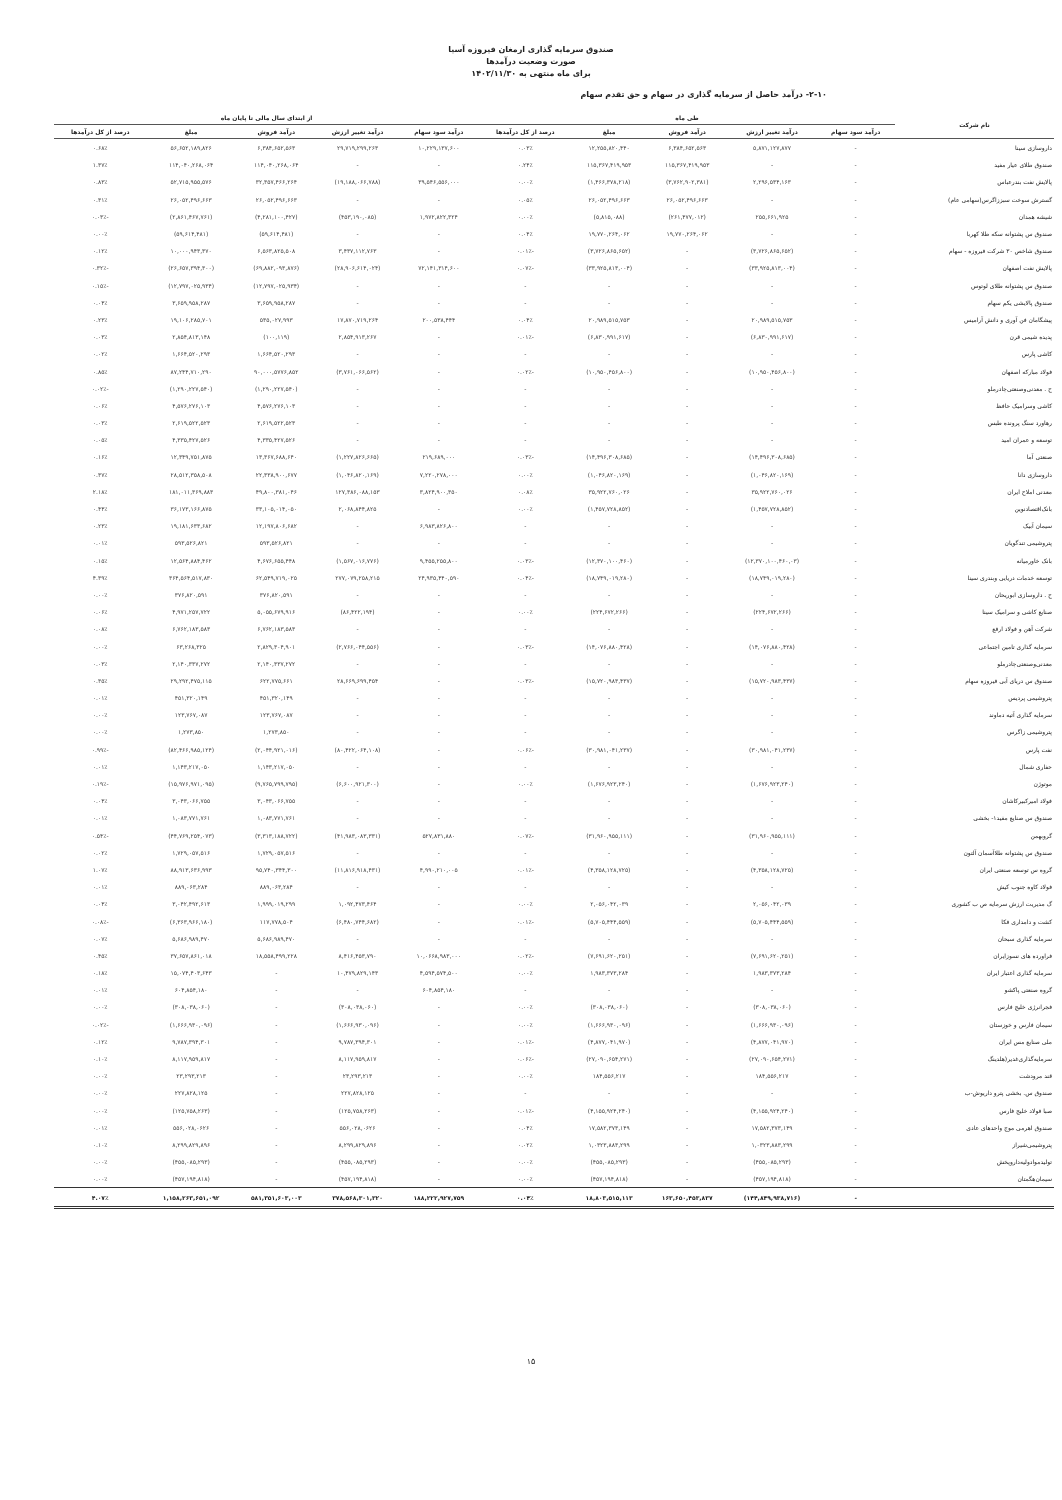صندوق سرمایه گذاری ارمغان فیروزه آسیا
صورت وضعیت درآمدها
برای ماه منتهی به ۱۴۰۲/۱۱/۳۰
۲-۱۰- درآمد حاصل از سرمایه گذاری در سهام و حق تقدم سهام
| نام شرکت | طی ماه | | | | | از ابتدای سال مالی تا پایان ماه | | | | |
| --- | --- | --- | --- | --- | --- | --- | --- | --- | --- | --- |
| | درآمد سود سهام | درآمد تغییر ارزش | درآمد فروش | مبلغ | درصد از کل درآمدها | درآمد سود سهام | درآمد تغییر ارزش | درآمد فروش | مبلغ | درصد از کل درآمدها |
| داروسازی سینا | - | ۵,۸۷۱,۱۲۷,۸۷۷ | ۶,۳۸۴,۶۵۲,۵۶۳ | ۱۲,۲۵۵,۸۲۰,۴۴۰ | ۰.۰۳٪ | ۱۰,۲۲۹,۱۳۷,۶۰۰ | ۲۹,۷۱۹,۲۹۹,۲۶۳ | ۶,۳۸۴,۶۵۲,۵۶۳ | ۵۶,۶۵۲,۱۸۹,۸۲۶ | ۰.۶۸٪ |
| صندوق طلای عیار مفید | - | - | ۱۱۵,۳۶۷,۴۱۹,۹۵۳ | ۱۱۵,۳۶۷,۴۱۹,۹۵۳ | ۰.۲۴٪ | - | - | ۱۱۴,۰۴۰,۲۶۸,۰۶۴ | ۱۱۴,۰۴۰,۲۶۸,۰۶۴ | ۱.۳۷٪ |
| پالایش نفت بندرعباس | - | ۲,۲۹۶,۵۳۴,۱۶۳ | (۳,۷۶۲,۹۰۲,۳۸۱) | (۱,۴۶۶,۳۷۸,۲۱۸) | ۰.۰۰٪ | ۳۹,۵۴۶,۵۵۶,۰۰۰ | (۱۹,۱۸۸,۰۶۶,۷۸۸) | ۳۲,۳۵۷,۴۶۶,۲۶۴ | ۵۲,۷۱۵,۹۵۵,۵۷۶ | ۰.۸۳٪ |
| گسترش سوخت سبززاگرس(سهامی عام) | - | - | ۲۶,۰۵۲,۴۹۶,۶۶۳ | ۲۶,۰۵۲,۴۹۶,۶۶۳ | ۰.۰۵٪ | - | - | ۲۶,۰۵۲,۴۹۶,۶۶۳ | ۲۶,۰۵۲,۴۹۶,۶۶۳ | ۰.۳۱٪ |
| شیشه همدان | - | ۲۵۵,۶۶۱,۹۲۵ | (۲۶۱,۴۷۷,۰۱۲) | (۵,۸۱۵,۰۸۸) | ۰.۰۰٪ | ۱,۹۷۲,۸۲۲,۳۲۴ | (۴۵۳,۱۹۰,۰۸۵) | (۴,۲۸۱,۱۰۰,۴۲۷) | (۲,۸۶۱,۴۶۷,۷۶۱) | -۰.۰۳٪ |
| صندوق س پشتوانه سکه طلا کهربا | - | - | ۱۹,۷۷۰,۲۶۴,۰۶۲ | ۱۹,۷۷۰,۲۶۴,۰۶۲ | ۰.۰۴٪ | - | - | (۵۹,۶۱۴,۴۸۱) | (۵۹,۶۱۴,۴۸۱) | ۰.۰۰٪ |
| صندوق شاخص ۳۰ شرکت فیروزه - سهام | - | (۳,۷۲۶,۸۶۵,۶۵۲) | - | (۳,۷۲۶,۸۶۵,۶۵۲) | -۰.۰۱٪ | - | ۳,۴۳۷,۱۱۲,۷۶۳ | ۶,۵۶۳,۸۲۵,۵۰۸ | ۱۰,۰۰۰,۹۴۳,۳۷۰ | ۰.۱۲٪ |
| پالایش نفت اصفهان | - | (۳۳,۹۲۵,۸۱۳,۰۰۴) | - | (۳۳,۹۲۵,۸۱۳,۰۰۴) | -۰.۰۷٪ | ۷۲,۱۴۱,۳۱۴,۶۰۰ | (۲۸,۹۰۶,۶۱۴,۰۲۴) | (۶۹,۸۸۲,۰۹۳,۸۷۶) | (۲۶,۶۵۷,۳۹۴,۳۰۰) | -۰.۳۲٪ |
| صندوق س پشتوانه طلای لوتوس | - | - | - | - | - | - | - | (۱۲,۷۹۷,۰۲۵,۹۳۴) | (۱۲,۷۹۷,۰۲۵,۹۳۴) | -۰.۱۵٪ |
| صندوق پالایشی یکم سهام | - | - | - | - | - | - | - | ۳,۶۵۹,۹۵۸,۲۸۷ | ۳,۶۵۹,۹۵۸,۲۸۷ | ۰.۰۴٪ |
| پیشگامان فن آوری و دانش آرامیس | - | ۲۰,۹۸۹,۵۱۵,۷۵۳ | - | ۲۰,۹۸۹,۵۱۵,۷۵۳ | ۰.۰۴٪ | ۲۰۰,۵۳۸,۴۴۴ | ۱۷,۸۷۰,۷۱۹,۲۶۴ | ۵۳۵,۰۲۷,۹۹۳ | ۱۹,۱۰۶,۲۸۵,۷۰۱ | ۰.۲۳٪ |
| پدیده شیمی قرن | - | (۶,۸۳۰,۹۹۱,۶۱۷) | - | (۶,۸۳۰,۹۹۱,۶۱۷) | -۰.۰۱٪ | - | ۲,۸۵۴,۹۱۳,۲۶۷ | (۱۰۰,۱۱۹) | ۲,۸۵۴,۸۱۳,۱۴۸ | ۰.۰۳٪ |
| کاشی پارس | - | - | - | - | - | - | - | ۱,۶۶۴,۵۲۰,۲۹۳ | ۱,۶۶۴,۵۲۰,۲۹۳ | ۰.۰۲٪ |
| فولاد مبارکه اصفهان | - | (۱۰,۹۵۰,۴۵۶,۸۰۰) | - | (۱۰,۹۵۰,۴۵۶,۸۰۰) | -۰.۰۲٪ | - | (۳,۷۶۱,۰۶۶,۵۶۲) | ۹۰,۰۰۰,۵۷۷۶,۸۵۲ | ۸۷,۲۴۴,۷۱۰,۲۹۰ | ۰.۸۵٪ |
| ح . معدنی‌وصنعتی‌چادرملو | - | - | - | - | - | - | - | (۱,۲۹۰,۲۲۷,۵۴۰) | (۱,۲۹۰,۲۲۷,۵۴۰) | -۰.۰۲٪ |
| کاشی وسرامیک حافظ | - | - | - | - | - | - | - | ۴,۵۷۶,۲۷۶,۱۰۳ | ۴,۵۷۶,۲۷۶,۱۰۳ | ۰.۰۶٪ |
| رهاورد سنگ پرونده طبس | - | - | - | - | - | - | - | ۲,۶۱۹,۵۲۲,۵۲۳ | ۲,۶۱۹,۵۲۲,۵۲۳ | ۰.۰۳٪ |
| توسعه و عمران امید | - | - | - | - | - | - | - | ۴,۳۳۵,۴۲۷,۵۲۶ | ۴,۳۳۵,۴۲۷,۵۲۶ | ۰.۰۵٪ |
| صنعتی آما | - | (۱۴,۴۹۶,۳۰۸,۶۸۵) | - | (۱۴,۴۹۶,۳۰۸,۶۸۵) | -۰.۰۳٪ | ۲۱۹,۶۸۹,۰۰۰ | (۱,۲۲۷,۸۲۶,۶۶۵) | ۱۳,۳۶۷,۶۸۸,۶۴۰ | ۱۲,۳۴۹,۷۵۱,۸۷۵ | ۰.۱۶٪ |
| داروسازی دانا | - | (۱,۰۴۶,۸۲۰,۱۶۹) | - | (۱,۰۴۶,۸۲۰,۱۶۹) | ۰.۰۰٪ | ۷,۲۲۰,۲۷۸,۰۰۰ | (۱,۰۴۶,۸۲۰,۱۶۹) | ۲۲,۳۳۸,۹۰۰,۶۷۷ | ۲۸,۵۱۲,۳۵۸,۵۰۸ | ۰.۳۷٪ |
| معدنی املاح ایران | - | ۳۵,۹۲۲,۷۶۰,۰۲۶ | - | ۳۵,۹۲۲,۷۶۰,۰۲۶ | ۰.۰۸٪ | ۳,۸۲۴,۹۰۰,۳۵۰ | ۱۲۷,۳۸۶,۰۸۸,۱۵۳ | ۴۹,۸۰۰,۳۸۱,۰۴۶ | ۱۸۱,۰۱۱,۳۶۹,۸۸۳ | ۲.۱۸٪ |
| بانک‌اقتصادنوین | - | (۱,۴۵۷,۷۲۸,۸۵۲) | - | (۱,۴۵۷,۷۲۸,۸۵۲) | ۰.۰۰٪ | - | ۲,۰۶۸,۸۴۴,۸۲۵ | ۳۳,۱۰۵,۰۱۴,۰۵۰ | ۳۶,۱۷۳,۱۶۶,۸۷۵ | ۰.۴۴٪ |
| سیمان آبیک | - | - | - | - | - | ۶,۹۸۳,۸۲۶,۸۰۰ | - | ۱۲,۱۹۷,۸۰۶,۶۸۲ | ۱۹,۱۸۱,۶۳۳,۶۸۲ | ۰.۲۳٪ |
| پتروشیمی تندگویان | - | - | - | - | - | - | - | ۵۹۳,۵۲۶,۸۲۱ | ۵۹۳,۵۲۶,۸۲۱ | ۰.۰۱٪ |
| بانک خاورمیانه | - | (۱۲,۳۷۰,۱۰۰,۴۶۰,۰۳) | - | (۱۲,۳۷۰,۱۰۰,۴۶۰) | -۰.۰۳٪ | ۹,۴۵۵,۲۵۵,۸۰۰ | (۱,۵۶۷,۰۱۶,۷۷۶) | ۴,۶۷۶,۶۵۵,۴۴۸ | ۱۲,۵۶۴,۸۸۴,۴۶۲ | ۰.۱۵٪ |
| توسعه خدمات دریایی وبندری سینا | - | (۱۸,۷۴۹,۰۱۹,۲۸۰) | - | (۱۸,۷۴۹,۰۱۹,۲۸۰) | -۰.۰۴٪ | ۲۴,۹۳۵,۴۴۰,۵۹۰ | ۲۷۷,۰۷۹,۲۵۸,۲۱۵ | ۶۲,۵۴۹,۷۱۹,۰۲۵ | ۳۶۴,۵۶۴,۵۱۷,۸۳۰ | ۴.۳۹٪ |
| ح . داروسازی ابوریحان | - | - | - | - | - | - | - | ۳۷۶,۸۲۰,۵۹۱ | ۳۷۶,۸۲۰,۵۹۱ | ۰.۰۰٪ |
| صنایع کاشی و سرامیک سینا | - | (۲۲۴,۶۷۲,۲۶۶) | - | (۲۲۴,۶۷۲,۲۶۶) | ۰.۰۰٪ | - | (۸۶,۴۲۲,۱۹۴) | ۵,۰۵۵,۶۷۹,۹۱۶ | ۴,۹۷۱,۲۵۷,۷۲۲ | ۰.۰۶٪ |
| شرکت آهن و فولاد ارفع | - | - | - | - | - | - | - | ۶,۷۶۲,۱۸۳,۵۸۳ | ۶,۷۶۲,۱۸۳,۵۸۳ | ۰.۰۸٪ |
| سرمایه گذاری تامین اجتماعی | - | (۱۴,۰۷۶,۸۸۰,۴۲۸) | - | (۱۴,۰۷۶,۸۸۰,۴۲۸) | -۰.۰۳٪ | - | (۲,۷۶۶,۰۴۴,۵۵۶) | ۲,۸۲۹,۳۰۴,۹۰۱ | ۶۳,۲۶۸,۳۲۵ | ۰.۰۰٪ |
| معدنی‌وصنعتی‌چادرملو | - | - | - | - | - | - | - | ۲,۱۴۰,۳۳۷,۲۷۲ | ۲,۱۴۰,۳۳۷,۲۷۲ | ۰.۰۳٪ |
| صندوق س دریای آبی فیروزه سهام | - | (۱۵,۷۲۰,۹۸۳,۴۳۷) | - | (۱۵,۷۲۰,۹۸۳,۴۳۷) | -۰.۰۳٪ | - | ۲۸,۶۶۹,۶۹۹,۴۵۴ | ۶۲۲,۷۷۵,۶۶۱ | ۲۹,۲۹۲,۴۷۵,۱۱۵ | ۰.۳۵٪ |
| پتروشیمی پردیس | - | - | - | - | - | - | - | ۴۵۱,۳۲۰,۱۴۹ | ۴۵۱,۳۲۰,۱۴۹ | ۰.۰۱٪ |
| سرمایه گذاری آتیه دماوند | - | - | - | - | - | - | - | ۱۲۳,۷۶۷,۰۸۷ | ۱۲۳,۷۶۷,۰۸۷ | ۰.۰۰٪ |
| پتروشیمی زاگرس | - | - | - | - | - | - | - | ۱,۲۷۳,۸۵۰ | ۱,۲۷۳,۸۵۰ | ۰.۰۰٪ |
| نفت پارس | - | (۳۰,۹۸۱,۰۴۱,۲۳۷) | - | (۳۰,۹۸۱,۰۴۱,۲۳۷) | -۰.۰۶٪ | - | (۸۰,۴۲۲,۰۶۴,۱۰۸) | (۲,۰۴۴,۹۲۱,۰۱۶) | (۸۲,۴۶۶,۹۸۵,۱۲۴) | -۰.۹۹٪ |
| حفاری شمال | - | - | - | - | - | - | - | ۱,۱۴۳,۲۱۷,۰۵۰ | ۱,۱۴۳,۲۱۷,۰۵۰ | ۰.۰۱٪ |
| موتوژن | - | (۱,۶۷۶,۹۲۳,۲۴۰) | - | (۱,۶۷۶,۹۲۳,۲۴۰) | ۰.۰۰٪ | - | (۶,۶۰۰,۹۲۱,۳۰۰) | (۹,۷۶۵,۷۹۹,۷۹۵) | (۱۵,۹۷۶,۹۷۱,۰۹۵) | -۰.۱۹٪ |
| فولاد امیرکبیرکاشان | - | - | - | - | - | - | - | ۳,۰۴۳,۰۶۶,۷۵۵ | ۳,۰۴۳,۰۶۶,۷۵۵ | ۰.۰۴٪ |
| صندوق س صنایع مفید۱- بخشی | - | - | - | - | - | - | - | ۱,۰۸۳,۷۷۱,۷۶۱ | ۱,۰۸۳,۷۷۱,۷۶۱ | ۰.۰۱٪ |
| گروبهمن | - | (۳۱,۹۶۰,۹۵۵,۱۱۱) | - | (۳۱,۹۶۰,۹۵۵,۱۱۱) | -۰.۰۷٪ | ۵۲۷,۸۳۱,۸۸۰ | (۴۱,۹۸۳,۰۸۳,۳۳۱) | (۳,۳۱۳,۱۸۸,۷۲۲) | (۴۴,۷۶۹,۲۵۴,۰۷۳) | -۰.۵۴٪ |
| صندوق س پشتوانه طلاآسمان آلتون | - | - | - | - | - | - | - | ۱,۷۲۹,۰۵۷,۵۱۶ | ۱,۷۲۹,۰۵۷,۵۱۶ | ۰.۰۲٪ |
| گروه س توسعه صنعتی ایران | - | (۴,۳۵۸,۱۲۸,۷۲۵) | - | (۴,۳۵۸,۱۲۸,۷۲۵) | -۰.۰۱٪ | ۴,۹۹۰,۲۱۰,۰۰۵ | (۱۱,۸۱۶,۹۱۸,۴۳۱) | ۹۵,۷۴۰,۳۴۴,۳۰۰ | ۸۸,۹۱۳,۶۳۶,۹۹۳ | ۱.۰۷٪ |
| فولاد کاوه جنوب کیش | - | - | - | - | - | - | - | ۸۸۹,۰۶۳,۲۸۴ | ۸۸۹,۰۶۳,۲۸۴ | ۰.۰۱٪ |
| گ مدیریت ارزش سرمایه ص ب کشوری | - | ۲,۰۵۶,۰۴۲,۰۳۹ | - | ۲,۰۵۶,۰۴۲,۰۳۹ | ۰.۰۰٪ | - | ۱,۰۹۲,۴۷۳,۴۶۴ | ۱,۹۹۹,۰۱۹,۲۹۹ | ۳,۰۴۲,۴۹۲,۶۱۳ | ۰.۰۴٪ |
| کشت و دامداری فکا | - | (۵,۷۰۵,۴۴۴,۵۵۹) | - | (۵,۷۰۵,۴۴۴,۵۵۹) | -۰.۰۱٪ | - | (۶,۴۸۰,۷۴۴,۶۸۲) | ۱۱۷,۷۷۸,۵۰۴ | (۶,۳۶۳,۹۶۶,۱۸۰) | -۰.۰۸٪ |
| سرمایه گذاری سبحان | - | - | - | - | - | - | - | ۵,۶۸۶,۹۸۹,۴۷۰ | ۵,۶۸۶,۹۸۹,۴۷۰ | ۰.۰۷٪ |
| فراورده های نسوزایران | - | (۷,۶۹۱,۶۲۰,۲۵۱) | - | (۷,۶۹۱,۶۲۰,۲۵۱) | -۰.۰۲٪ | ۱۰,۰۶۶۸,۹۸۳,۰۰۰ | ۸,۴۱۶,۴۵۳,۷۹۰ | ۱۸,۵۵۸,۴۹۹,۲۲۸ | ۳۷,۶۵۷,۸۶۱,۰۱۸ | ۰.۴۵٪ |
| سرمایه گذاری اعتبار ایران | - | ۱,۹۸۳,۳۷۳,۲۸۴ | - | ۱,۹۸۳,۳۷۳,۲۸۴ | ۰.۰۰٪ | ۴,۵۹۴,۵۷۴,۵۰۰ | ۱۰,۴۷۹,۸۲۹,۱۴۳ | - | ۱۵,۰۷۴,۴۰۳,۶۴۳ | ۰.۱۸٪ |
| گروه صنعتی پاکشو | - | - | - | - | - | ۶۰۴,۸۵۴,۱۸۰ | - | - | ۶۰۴,۸۵۴,۱۸۰ | ۰.۰۱٪ |
| فجرانرژی خلیج فارس | - | (۳۰۸,۰۳۸,۰۶۰) | - | (۳۰۸,۰۳۸,۰۶۰) | ۰.۰۰٪ | - | (۳۰۸,۰۳۸,۰۶۰) | - | (۳۰۸,۰۳۸,۰۶۰) | ۰.۰۰٪ |
| سیمان فارس و خوزستان | - | (۱,۶۶۶,۹۳۰,۰۹۶) | - | (۱,۶۶۶,۹۳۰,۰۹۶) | ۰.۰۰٪ | - | (۱,۶۶۶,۹۳۰,۰۹۶) | - | (۱,۶۶۶,۹۳۰,۰۹۶) | -۰.۰۲٪ |
| ملی صنایع مس ایران | - | (۴,۸۷۷,۰۴۱,۹۷۰) | - | (۴,۸۷۷,۰۴۱,۹۷۰) | -۰.۰۱٪ | - | ۹,۷۸۷,۳۹۴,۳۰۱ | - | ۹,۷۸۷,۳۹۴,۳۰۱ | ۰.۱۲٪ |
| سرمایه‌گذاری‌غدیر(هلدینگ | - | (۲۷,۰۹۰,۶۵۴,۲۷۱) | - | (۲۷,۰۹۰,۶۵۴,۲۷۱) | -۰.۰۶٪ | - | ۸,۱۱۷,۹۵۹,۸۱۷ | - | ۸,۱۱۷,۹۵۹,۸۱۷ | ۰.۱۰٪ |
| قند مرودشت | - | ۱۸۴,۵۵۶,۲۱۷ | - | ۱۸۴,۵۵۶,۲۱۷ | ۰.۰۰٪ | - | ۲۳,۲۹۳,۲۱۳ | - | ۲۳,۲۹۳,۲۱۳ | ۰.۰۰٪ |
| صندوق س. بخشی پترو داریوش-ب | - | - | - | - | - | - | ۲۲۷,۸۲۸,۱۲۵ | - | ۲۲۷,۸۲۸,۱۲۵ | ۰.۰۰٪ |
| صبا فولاد خلیج فارس | - | (۴,۱۵۵,۹۲۴,۲۴۰) | - | (۴,۱۵۵,۹۲۴,۲۴۰) | -۰.۰۱٪ | - | (۱۲۵,۷۵۸,۲۶۳) | - | (۱۲۵,۷۵۸,۲۶۳) | ۰.۰۰٪ |
| صندوق اهرمی موج واحدهای عادی | - | ۱۷,۵۸۲,۳۷۳,۱۴۹ | - | ۱۷,۵۸۲,۳۷۳,۱۴۹ | ۰.۰۴٪ | - | ۵۵۶,۰۲۸,۰۶۲۶ | - | ۵۵۶,۰۲۸,۰۶۲۶ | ۰.۰۱٪ |
| پتروشیمی‌شیراز | - | ۱,۰۳۲۳,۸۸۳,۲۹۹ | - | ۱,۰۳۲۳,۸۸۳,۲۹۹ | ۰.۰۲٪ | - | ۸,۲۹۹,۸۲۹,۸۹۶ | - | ۸,۲۹۹,۸۲۹,۸۹۶ | ۰.۱۰٪ |
| تولیدموادولیه‌داروپخش | - | (۴۵۵,۰۸۵,۲۹۳) | - | (۴۵۵,۰۸۵,۲۹۳) | ۰.۰۰٪ | - | (۴۵۵,۰۸۵,۲۹۳) | - | (۴۵۵,۰۸۵,۲۹۳) | ۰.۰۰٪ |
| سیمان‌هگمتان | - | (۴۵۷,۱۹۴,۸۱۸) | - | (۴۵۷,۱۹۴,۸۱۸) | ۰.۰۰٪ | - | (۴۵۷,۱۹۴,۸۱۸) | - | (۴۵۷,۱۹۴,۸۱۸) | ۰.۰۰٪ |
| | - | (۱۴۴,۸۴۹,۹۳۸,۷۱۶) | ۱۶۳,۶۵۰,۴۵۳,۸۳۷ | ۱۸,۸۰۳,۵۱۵,۱۱۳ | ۰.۰۴٪ | ۱۸۸,۲۲۲,۹۲۷,۷۵۹ | ۳۷۸,۵۶۸,۳۰۱,۳۲۰ | ۵۸۱,۳۵۱,۶۰۳,۰۰۳ | ۱,۱۵۸,۲۶۳,۶۵۱,۰۹۲ | ۴.۰۷٪ |
۱۵